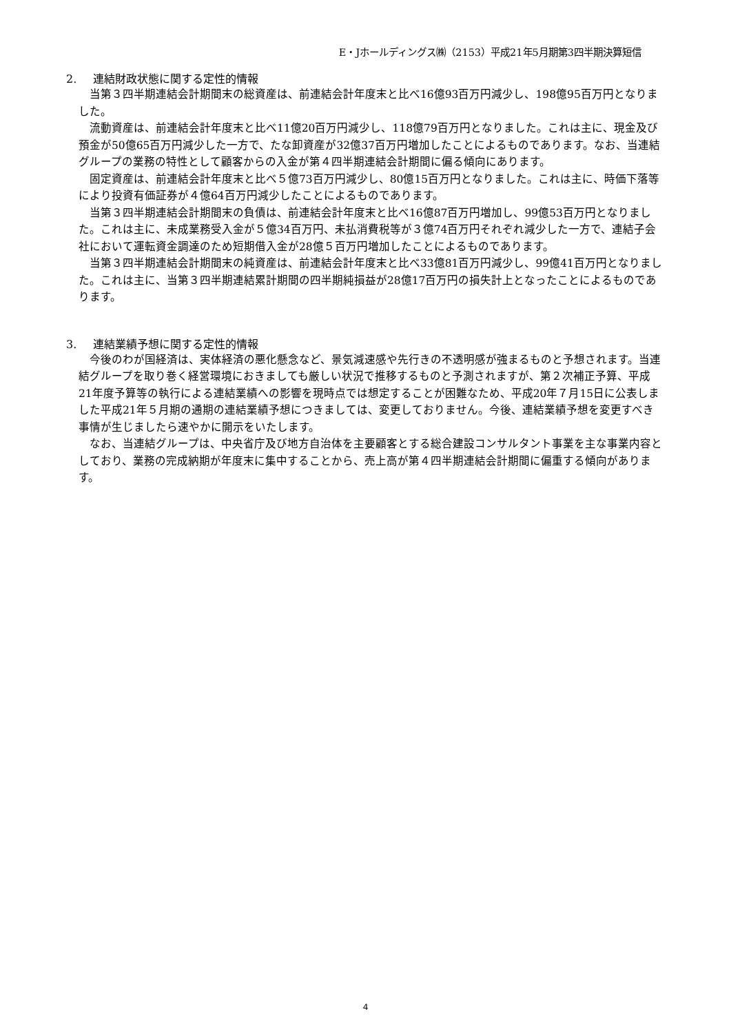E・Jホールディングス㈱（2153）平成21年5月期第3四半期決算短信
2. 連結財政状態に関する定性的情報
当第３四半期連結会計期間末の総資産は、前連結会計年度末と比べ16億93百万円減少し、198億95百万円となりました。
流動資産は、前連結会計年度末と比べ11億20百万円減少し、118億79百万円となりました。これは主に、現金及び預金が50億65百万円減少した一方で、たな卸資産が32億37百万円増加したことによるものであります。なお、当連結グループの業務の特性として顧客からの入金が第４四半期連結会計期間に偏る傾向にあります。
固定資産は、前連結会計年度末と比べ５億73百万円減少し、80億15百万円となりました。これは主に、時価下落等により投資有価証券が４億64百万円減少したことによるものであります。
当第３四半期連結会計期間末の負債は、前連結会計年度末と比べ16億87百万円増加し、99億53百万円となりました。これは主に、未成業務受入金が５億34百万円、未払消費税等が３億74百万円それぞれ減少した一方で、連結子会社において運転資金調達のため短期借入金が28億５百万円増加したことによるものであります。
当第３四半期連結会計期間末の純資産は、前連結会計年度末と比べ33億81百万円減少し、99億41百万円となりました。これは主に、当第３四半期連結累計期間の四半期純損益が28億17百万円の損失計上となったことによるものであります。
3. 連結業績予想に関する定性的情報
今後のわが国経済は、実体経済の悪化懸念など、景気減速感や先行きの不透明感が強まるものと予想されます。当連結グループを取り巻く経営環境におきましても厳しい状況で推移するものと予測されますが、第２次補正予算、平成21年度予算等の執行による連結業績への影響を現時点では想定することが困難なため、平成20年７月15日に公表しました平成21年５月期の通期の連結業績予想につきましては、変更しておりません。今後、連結業績予想を変更すべき事情が生じましたら速やかに開示をいたします。
なお、当連結グループは、中央省庁及び地方自治体を主要顧客とする総合建設コンサルタント事業を主な事業内容としており、業務の完成納期が年度末に集中することから、売上高が第４四半期連結会計期間に偏重する傾向があります。
4